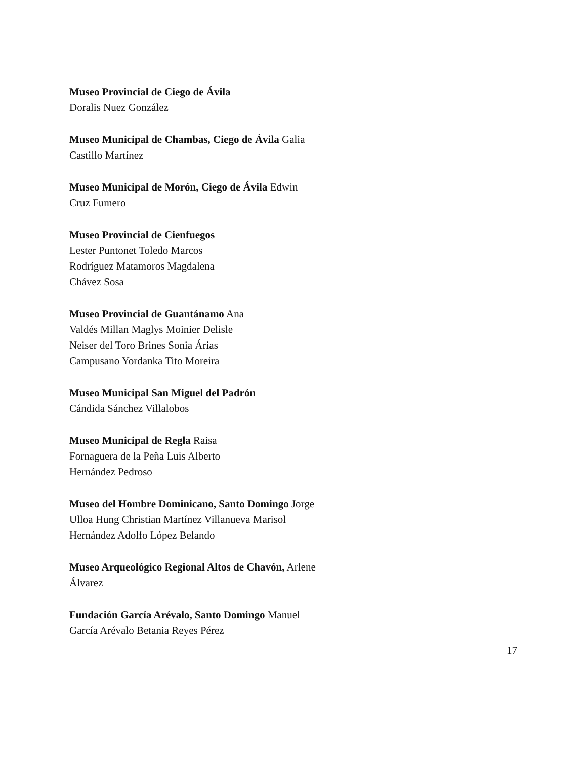Museo Provincial de Ciego de Ávila
Doralis Nuez González
Museo Municipal de Chambas, Ciego de Ávila Galia
Castillo Martínez
Museo Municipal de Morón, Ciego de Ávila Edwin
Cruz Fumero
Museo Provincial de Cienfuegos
Lester Puntonet Toledo Marcos
Rodríguez Matamoros Magdalena
Chávez Sosa
Museo Provincial de Guantánamo Ana
Valdés Millan Maglys Moinier Delisle
Neiser del Toro Brines Sonia Árias
Campusano Yordanka Tito Moreira
Museo Municipal San Miguel del Padrón
Cándida Sánchez Villalobos
Museo Municipal de Regla Raisa
Fornaguera de la Peña Luis Alberto
Hernández Pedroso
Museo del Hombre Dominicano, Santo Domingo Jorge
Ulloa Hung Christian Martínez Villanueva Marisol
Hernández Adolfo López Belando
Museo Arqueológico Regional Altos de Chavón, Arlene
Álvarez
Fundación García Arévalo, Santo Domingo Manuel
García Arévalo Betania Reyes Pérez
17